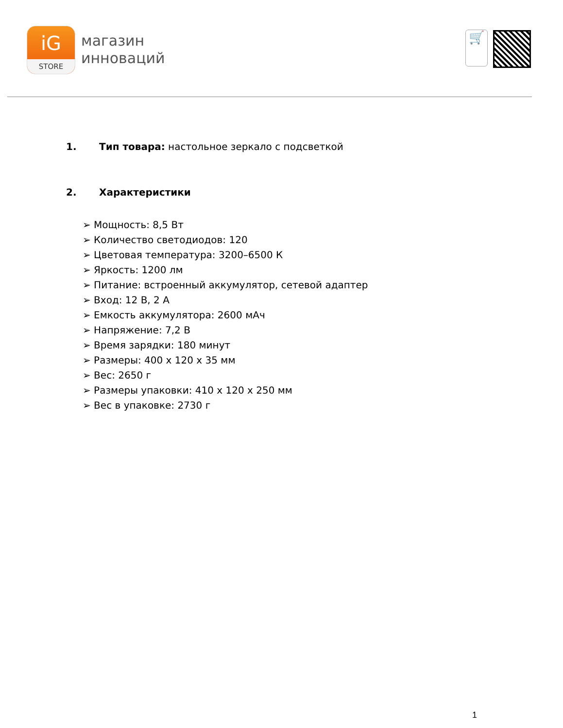iG
STORE
магазин
инноваций
🛒
1. Тип товара: настольное зеркало с подсветкой
2. Характеристики
➢ Мощность: 8,5 Вт
➢ Количество светодиодов: 120
➢ Цветовая температура: 3200–6500 К
➢ Яркость: 1200 лм
➢ Питание: встроенный аккумулятор, сетевой адаптер
➢ Вход: 12 В, 2 А
➢ Емкость аккумулятора: 2600 мАч
➢ Напряжение: 7,2 В
➢ Время зарядки: 180 минут
➢ Размеры: 400 х 120 х 35 мм
➢ Вес: 2650 г
➢ Размеры упаковки: 410 х 120 х 250 мм
➢ Вес в упаковке: 2730 г
1